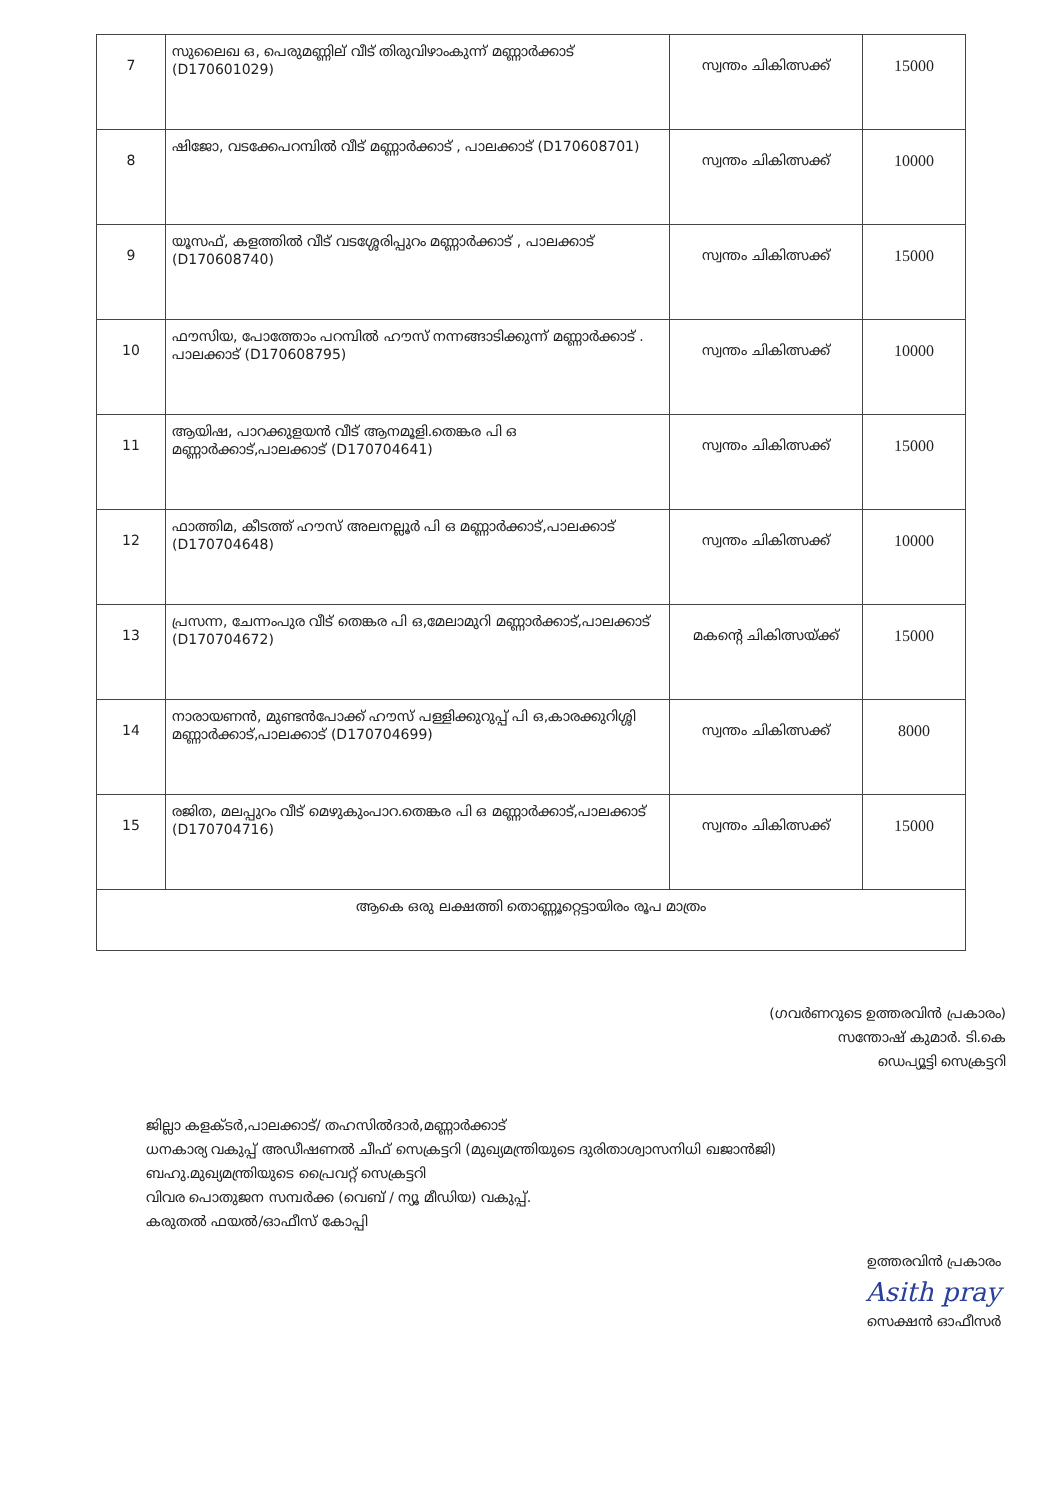| 7 | സുലൈഖ ഒ, പെരുമണ്ണില് വീട് തിരുവിഴാംകുന്ന് മണ്ണാർക്കാട് (D170601029) | സ്വന്തം ചികിത്സക്ക് | 15000 |
| 8 | ഷിജോ, വടക്കേപറമ്പിൽ വീട് മണ്ണാർക്കാട് , പാലക്കാട് (D170608701) | സ്വന്തം ചികിത്സക്ക് | 10000 |
| 9 | യൂസഫ്, കളത്തിൽ വീട് വടശ്ശേരിപ്പുറം മണ്ണാർക്കാട് , പാലക്കാട് (D170608740) | സ്വന്തം ചികിത്സക്ക് | 15000 |
| 10 | ഫൗസിയ, പോത്തോം പറമ്പിൽ ഹൗസ് നന്നങ്ങാടിക്കുന്ന് മണ്ണാർക്കാട് . പാലക്കാട് (D170608795) | സ്വന്തം ചികിത്സക്ക് | 10000 |
| 11 | ആയിഷ, പാറക്കുളയൻ വീട് ആനമൂളി.തെങ്കര പി ഒ മണ്ണാർക്കാട്,പാലക്കാട് (D170704641) | സ്വന്തം ചികിത്സക്ക് | 15000 |
| 12 | ഫാത്തിമ, കീടത്ത് ഹൗസ് അലനല്ലൂർ പി ഒ മണ്ണാർക്കാട്,പാലക്കാട് (D170704648) | സ്വന്തം ചികിത്സക്ക് | 10000 |
| 13 | പ്രസന്ന, ചേന്നംപുര വീട് തെങ്കര പി ഒ,മേലാമുറി മണ്ണാർക്കാട്,പാലക്കാട് (D170704672) | മകന്റെ ചികിത്സയ്ക്ക് | 15000 |
| 14 | നാരായണൻ, മുണ്ടൻപോക്ക് ഹൗസ് പള്ളിക്കുറുപ്പ് പി ഒ,കാരക്കുറിശ്ശി മണ്ണാർക്കാട്,പാലക്കാട് (D170704699) | സ്വന്തം ചികിത്സക്ക് | 8000 |
| 15 | രജിത, മലപ്പുറം വീട് മെഴുകുംപാറ.തെങ്കര പി ഒ മണ്ണാർക്കാട്,പാലക്കാട് (D170704716) | സ്വന്തം ചികിത്സക്ക് | 15000 |
| ആകെ ഒരു ലക്ഷത്തി തൊണ്ണൂറ്റെട്ടായിരം രൂപ മാത്രം | | | |
(ഗവർണറുടെ ഉത്തരവിൻ പ്രകാരം)
സന്തോഷ് കുമാർ. ടി.കെ
ഡെപ്യൂട്ടി സെക്രട്ടറി
ജില്ലാ കളക്ടർ,പാലക്കാട്/ തഹസിൽദാർ,മണ്ണാർക്കാട്
ധനകാര്യ വകുപ്പ് അഡീഷണൽ ചീഫ് സെക്രട്ടറി (മുഖ്യമന്ത്രിയുടെ ദുരിതാശ്വാസനിധി ഖജാൻജി)
ബഹു.മുഖ്യമന്ത്രിയുടെ പ്രൈവറ്റ് സെക്രട്ടറി
വിവര പൊതുജന സമ്പർക്ക (വെബ് / ന്യൂ മീഡിയ) വകുപ്പ്.
കരുതൽ ഫയൽ/ഓഫീസ് കോപ്പി
ഉത്തരവിൻ പ്രകാരം
Asith pray
സെക്ഷൻ ഓഫീസർ